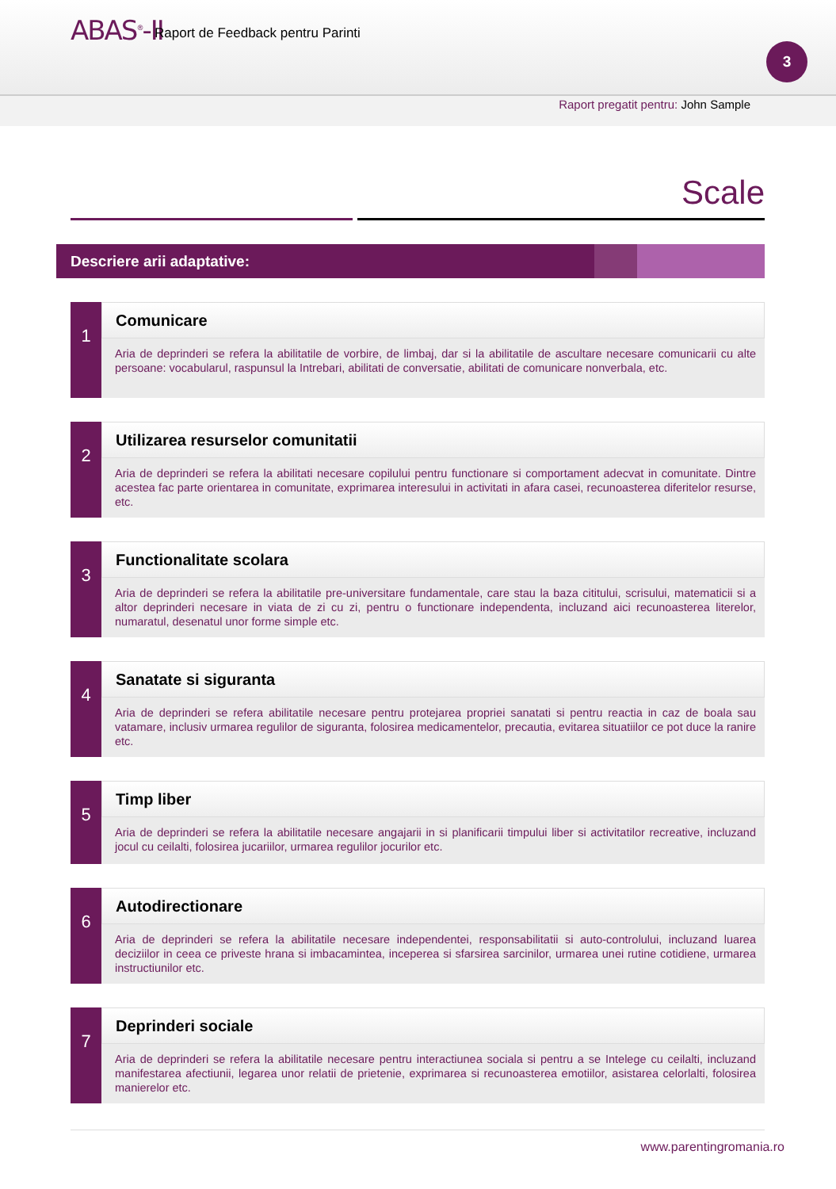ABAS<sup>®</sup>-II
Raport de Feedback pentru Parinti
Raport pregatit pentru: John Sample
3
Scale
Descriere arii adaptative:
1
Comunicare
Aria de deprinderi se refera la abilitatile de vorbire, de limbaj, dar si la abilitatile de ascultare necesare comunicarii cu alte persoane: vocabularul, raspunsul la Intrebari, abilitati de conversatie, abilitati de comunicare nonverbala, etc.
2
Utilizarea resurselor comunitatii
Aria de deprinderi se refera la abilitati necesare copilului pentru functionare si comportament adecvat in comunitate. Dintre acestea fac parte orientarea in comunitate, exprimarea interesului in activitati in afara casei, recunoasterea diferitelor resurse, etc.
3
Functionalitate scolara
Aria de deprinderi se refera la abilitatile pre-universitare fundamentale, care stau la baza cititului, scrisului, matematicii si a altor deprinderi necesare in viata de zi cu zi, pentru o functionare independenta, incluzand aici recunoasterea literelor, numaratul, desenatul unor forme simple etc.
4
Sanatate si siguranta
Aria de deprinderi se refera abilitatile necesare pentru protejarea propriei sanatati si pentru reactia in caz de boala sau vatamare, inclusiv urmarea regulilor de siguranta, folosirea medicamentelor, precautia, evitarea situatiilor ce pot duce la ranire etc.
5
Timp liber
Aria de deprinderi se refera la abilitatile necesare angajarii in si planificarii timpului liber si activitatilor recreative, incluzand jocul cu ceilalti, folosirea jucariilor, urmarea regulilor jocurilor etc.
6
Autodirectionare
Aria de deprinderi se refera la abilitatile necesare independentei, responsabilitatii si auto-controlului, incluzand luarea deciziilor in ceea ce priveste hrana si imbacamintea, inceperea si sfarsirea sarcinilor, urmarea unei rutine cotidiene, urmarea instructiunilor etc.
7
Deprinderi sociale
Aria de deprinderi se refera la abilitatile necesare pentru interactiunea sociala si pentru a se Intelege cu ceilalti, incluzand manifestarea afectiunii, legarea unor relatii de prietenie, exprimarea si recunoasterea emotiilor, asistarea celorlalti, folosirea manierelor etc.
www.parentingromania.ro